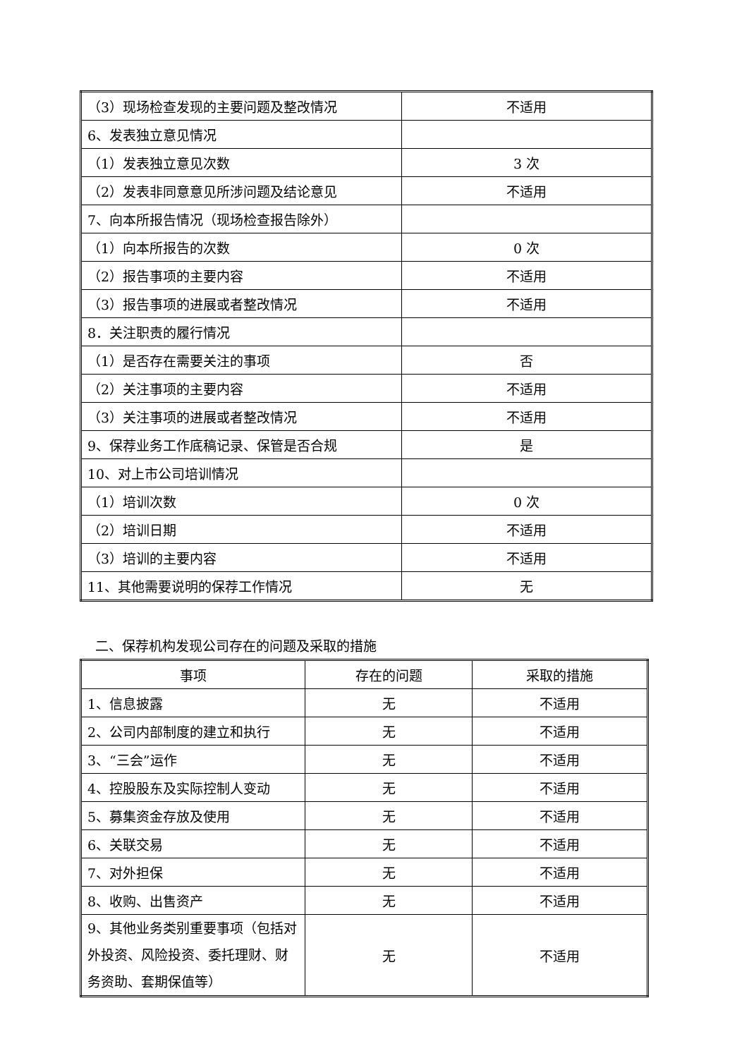| （3）现场检查发现的主要问题及整改情况 | 不适用 |
| 6、发表独立意见情况 | |
| （1）发表独立意见次数 | 3 次 |
| （2）发表非同意意见所涉问题及结论意见 | 不适用 |
| 7、向本所报告情况（现场检查报告除外） | |
| （1）向本所报告的次数 | 0 次 |
| （2）报告事项的主要内容 | 不适用 |
| （3）报告事项的进展或者整改情况 | 不适用 |
| 8．关注职责的履行情况 | |
| （1）是否存在需要关注的事项 | 否 |
| （2）关注事项的主要内容 | 不适用 |
| （3）关注事项的进展或者整改情况 | 不适用 |
| 9、保荐业务工作底稿记录、保管是否合规 | 是 |
| 10、对上市公司培训情况 | |
| （1）培训次数 | 0 次 |
| （2）培训日期 | 不适用 |
| （3）培训的主要内容 | 不适用 |
| 11、其他需要说明的保荐工作情况 | 无 |
二、保荐机构发现公司存在的问题及采取的措施
| 事项 | 存在的问题 | 采取的措施 |
| --- | --- | --- |
| 1、信息披露 | 无 | 不适用 |
| 2、公司内部制度的建立和执行 | 无 | 不适用 |
| 3、“三会”运作 | 无 | 不适用 |
| 4、控股股东及实际控制人变动 | 无 | 不适用 |
| 5、募集资金存放及使用 | 无 | 不适用 |
| 6、关联交易 | 无 | 不适用 |
| 7、对外担保 | 无 | 不适用 |
| 8、收购、出售资产 | 无 | 不适用 |
| 9、其他业务类别重要事项（包括对外投资、风险投资、委托理财、财务资助、套期保值等） | 无 | 不适用 |